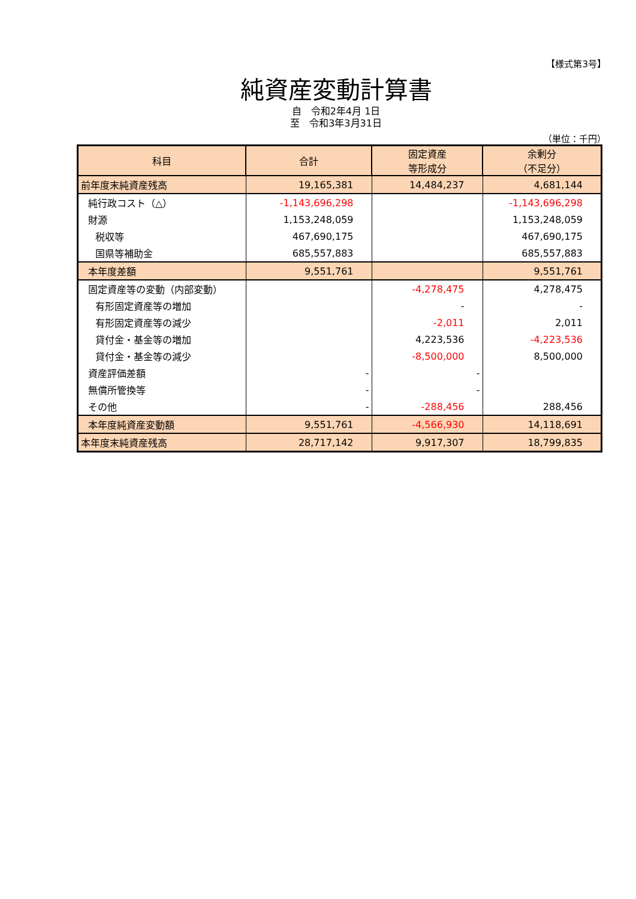【様式第3号】
純資産変動計算書
自　令和2年4月 1日
至　令和3年3月31日
（単位：千円）
| 科目 | 合計 | 固定資産 等形成分 | 余剰分 （不足分） |
| --- | --- | --- | --- |
| 前年度末純資産残高 | 19,165,381 | 14,484,237 | 4,681,144 |
| 純行政コスト（△） | -1,143,696,298 | | -1,143,696,298 |
| 財源 | 1,153,248,059 | | 1,153,248,059 |
| 税収等 | 467,690,175 | | 467,690,175 |
| 国県等補助金 | 685,557,883 | | 685,557,883 |
| 本年度差額 | 9,551,761 | | 9,551,761 |
| 固定資産等の変動（内部変動） | | -4,278,475 | 4,278,475 |
| 有形固定資産等の増加 | | - | - |
| 有形固定資産等の減少 | | -2,011 | 2,011 |
| 貸付金・基金等の増加 | | 4,223,536 | -4,223,536 |
| 貸付金・基金等の減少 | | -8,500,000 | 8,500,000 |
| 資産評価差額 | - | - | |
| 無償所管換等 | - | - | |
| その他 | - | -288,456 | 288,456 |
| 本年度純資産変動額 | 9,551,761 | -4,566,930 | 14,118,691 |
| 本年度末純資産残高 | 28,717,142 | 9,917,307 | 18,799,835 |